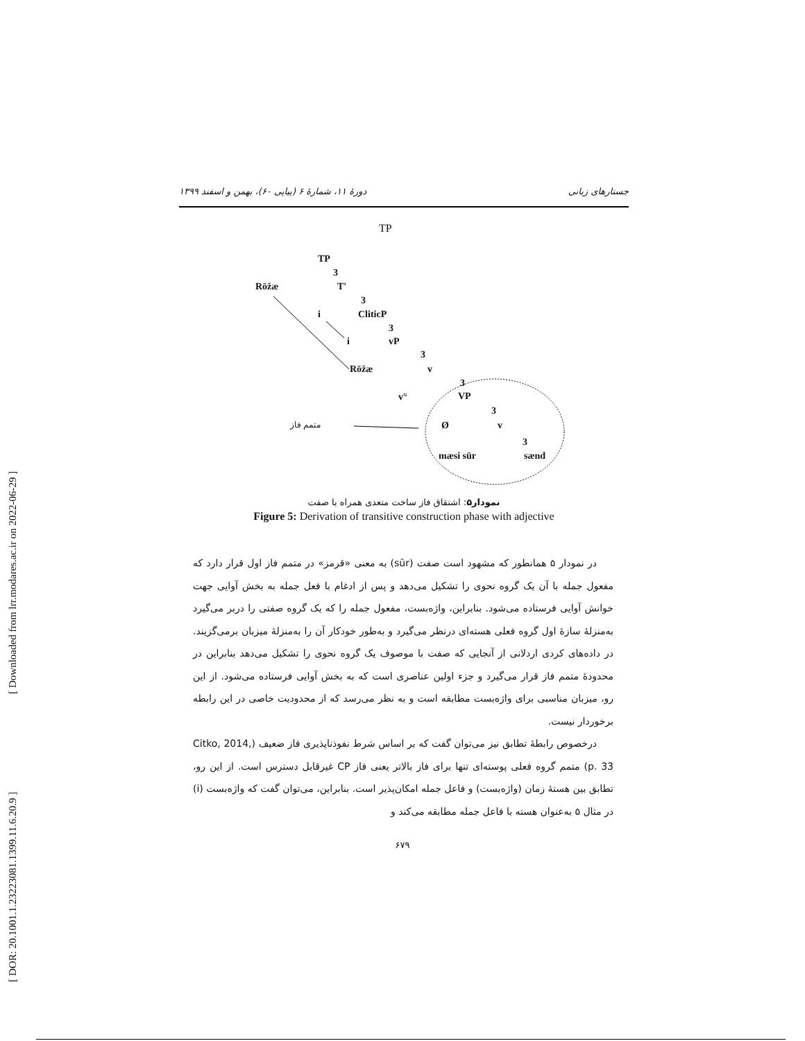[ DOR: 20.1001.1.23223081.1399.11.6.20.9 ]
[ Downloaded from lrr.modares.ac.ir on 2022-06-29 ]
جستارهای زبانی دورهٔ ۱۱، شمارهٔ ۶ (پیاپی ۶۰)، بهمن و اسفند ۱۳۹۹
TP
TP
3
Rōžæ T'
3
i CliticP
3
i vP
3
Rōžæ v
3
v° VP
3
متمم فاز Ø v
3
mæsi sūr sænd
نمودار۵: اشتقاق فاز ساخت متعدی همراه با صفت
Figure 5: Derivation of transitive construction phase with adjective
در نمودار ۵ همانطور که مشهود است صفت (sūr) به معنی «قرمز» در متمم فاز اول قرار دارد که مفعول جمله با آن یک گروه نحوی را تشکیل می‌دهد و پس از ادغام با فعل جمله به بخش آوایی جهت خوانش آوایی فرستاده می‌شود. بنابراین، واژه‌بست، مفعول جمله را که یک گروه صفتی را دربر می‌گیرد به‌منزلهٔ سازهٔ اول گروه فعلی هسته‌ای درنظر می‌گیرد و به‌طور خودکار آن را به‌منزلهٔ میزبان برمی‌گزیند. در داده‌های کردی اردلانی از آنجایی که صفت با موصوف یک گروه نحوی را تشکیل می‌دهد بنابراین در محدودهٔ متمم فاز قرار می‌گیرد و جزء اولین عناصری است که به بخش آوایی فرستاده می‌شود. از این رو، میزبان مناسبی برای واژه‌بست مطابقه است و به نظر می‌رسد که از محدودیت خاصی در این رابطه برخوردار نیست.
درخصوص رابطهٔ تطابق نیز می‌توان گفت که بر اساس شرط نفوذناپذیری فاز ضعیف (Citko, 2014, p. 33) متمم گروه فعلی پوسته‌ای تنها برای فاز بالاتر یعنی فاز CP غیرقابل دسترس است. از این رو، تطابق بین هستهٔ زمان (واژه‌بست) و فاعل جمله امکان‌پذیر است. بنابراین، می‌توان گفت که واژه‌بست (i) در مثال ۵ به‌عنوان هسته با فاعل جمله مطابقه می‌کند و
۶۷۹